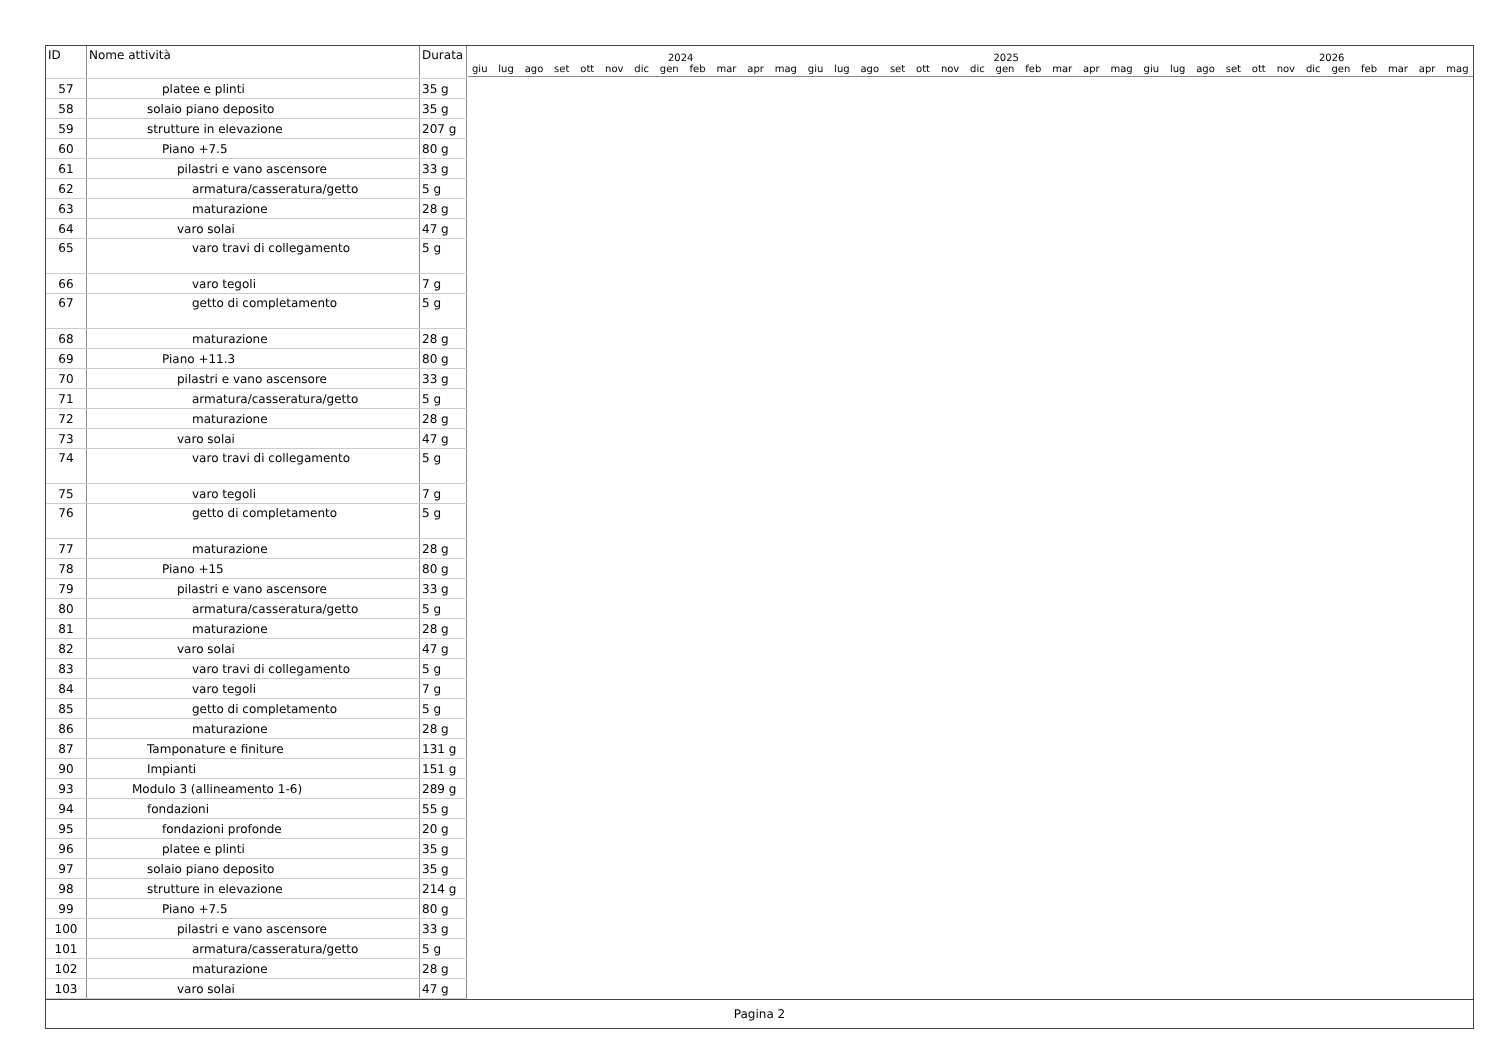2024 2025 2026
giu lug ago set ott nov dic gen feb mar apr mag giu lug ago set ott nov dic gen feb mar apr mag giu lug ago set ott nov dic gen feb mar apr mag
| ID | Nome attività | Durata |
| --- | --- | --- |
| 57 | platee e plinti | 35 g |
| 58 | solaio piano deposito | 35 g |
| 59 | strutture in elevazione | 207 g |
| 60 | Piano +7.5 | 80 g |
| 61 | pilastri e vano ascensore | 33 g |
| 62 | armatura/casseratura/getto | 5 g |
| 63 | maturazione | 28 g |
| 64 | varo solai | 47 g |
| 65 | varo travi di collegamento | 5 g |
| 66 | varo tegoli | 7 g |
| 67 | getto di completamento | 5 g |
| 68 | maturazione | 28 g |
| 69 | Piano +11.3 | 80 g |
| 70 | pilastri e vano ascensore | 33 g |
| 71 | armatura/casseratura/getto | 5 g |
| 72 | maturazione | 28 g |
| 73 | varo solai | 47 g |
| 74 | varo travi di collegamento | 5 g |
| 75 | varo tegoli | 7 g |
| 76 | getto di completamento | 5 g |
| 77 | maturazione | 28 g |
| 78 | Piano +15 | 80 g |
| 79 | pilastri e vano ascensore | 33 g |
| 80 | armatura/casseratura/getto | 5 g |
| 81 | maturazione | 28 g |
| 82 | varo solai | 47 g |
| 83 | varo travi di collegamento | 5 g |
| 84 | varo tegoli | 7 g |
| 85 | getto di completamento | 5 g |
| 86 | maturazione | 28 g |
| 87 | Tamponature e finiture | 131 g |
| 90 | Impianti | 151 g |
| 93 | Modulo 3 (allineamento 1-6) | 289 g |
| 94 | fondazioni | 55 g |
| 95 | fondazioni profonde | 20 g |
| 96 | platee e plinti | 35 g |
| 97 | solaio piano deposito | 35 g |
| 98 | strutture in elevazione | 214 g |
| 99 | Piano +7.5 | 80 g |
| 100 | pilastri e vano ascensore | 33 g |
| 101 | armatura/casseratura/getto | 5 g |
| 102 | maturazione | 28 g |
| 103 | varo solai | 47 g |
Pagina 2